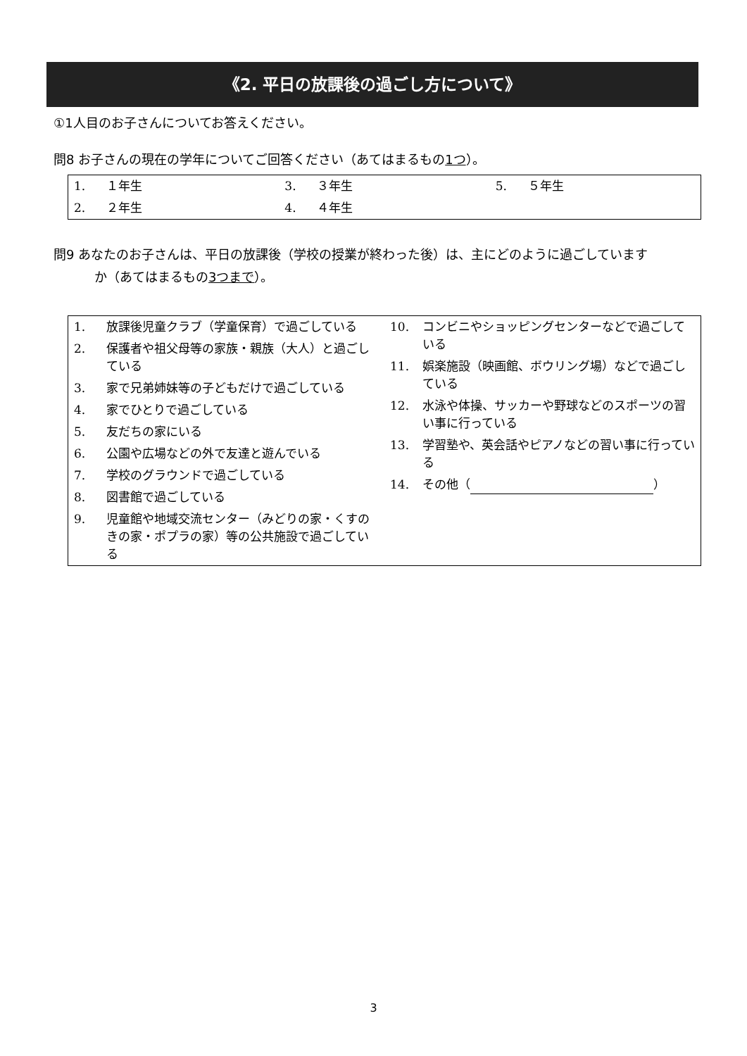《2. 平日の放課後の過ごし方について》
①1人目のお子さんについてお答えください。
問8 お子さんの現在の学年についてご回答ください（あてはまるもの1つ）。
| 1. | １年生 | 3. | ３年生 | 5. | ５年生 |
| 2. | ２年生 | 4. | ４年生 | | |
問9 あなたのお子さんは、平日の放課後（学校の授業が終わった後）は、主にどのように過ごしています
か（あてはまるもの3つまで）。
| / 1. / 放課後児童クラブ（学童保育）で過ごしている / / 2. / 保護者や祖父母等の家族・親族（大人）と過ごしている / / 3. / 家で兄弟姉妹等の子どもだけで過ごしている / / 4. / 家でひとりで過ごしている / / 5. / 友だちの家にいる / / 6. / 公園や広場などの外で友達と遊んでいる / / 7. / 学校のグラウンドで過ごしている / / 8. / 図書館で過ごしている / / 9. / 児童館や地域交流センター（みどりの家・くすのきの家・ポプラの家）等の公共施設で過ごしている / | / 10. / コンビニやショッピングセンターなどで過ごしている / / 11. / 娯楽施設（映画館、ボウリング場）などで過ごしている / / 12. / 水泳や体操、サッカーや野球などのスポーツの習い事に行っている / / 13. / 学習塾や、英会話やピアノなどの習い事に行っている / / 14. / その他（ ） / |
3